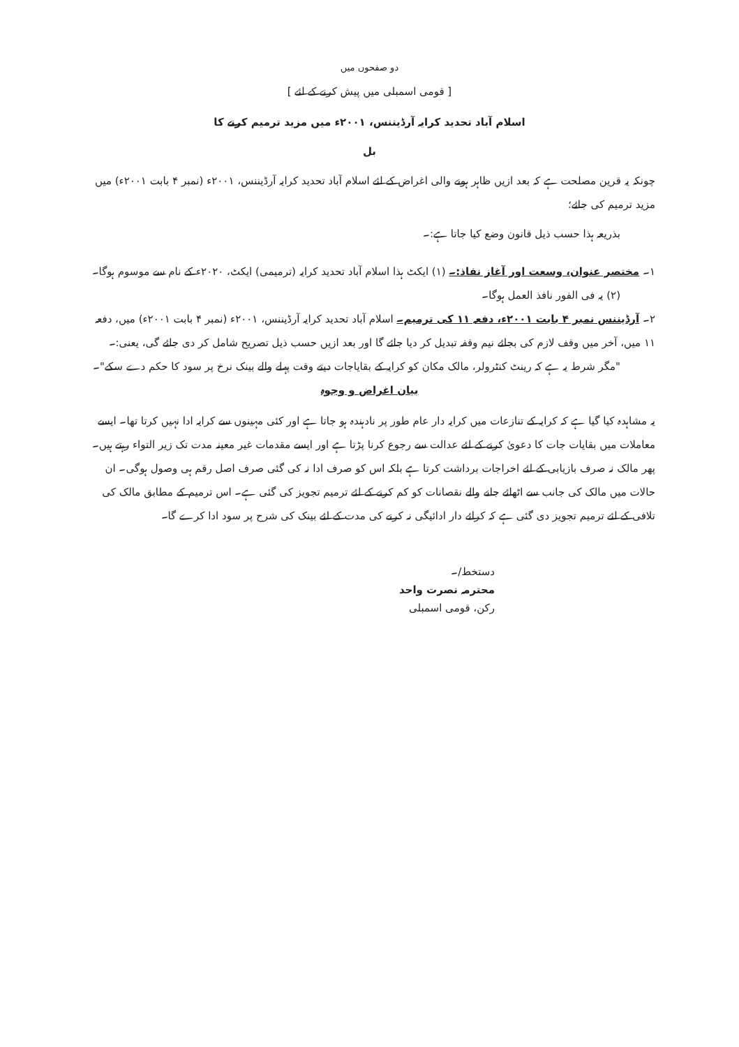دو صفحوں میں
[ قومی اسمبلی میں پیش کرنے کے لئے ]
اسلام آباد تحدید کرایہ آرڈیننس، ۲۰۰۱ء میں مزید ترمیم کرنے کا
بل
چونکہ یہ قرین مصلحت ہے کہ بعد ازیں ظاہر ہونے والی اغراض کے لئے اسلام آباد تحدید کرایہ آرڈیننس، ۲۰۰۱ء (نمبر ۴ بابت ۲۰۰۱ء) میں مزید ترمیم کی جائے؛
بذریعہ ہذا حسب ذیل قانون وضع کیا جاتا ہے:۔
۱۔ مختصر عنوان، وسعت اور آغاز نفاذ:۔ (۱) ایکٹ ہذا اسلام آباد تحدید کرایہ (ترمیمی) ایکٹ، ۲۰۲۰ء کے نام سے موسوم ہوگا۔
(۲) یہ فی الفور نافذ العمل ہوگا۔
۲۔ آرڈیننس نمبر ۴ بابت ۲۰۰۱ء، دفعہ ۱۱ کی ترمیم۔ اسلام آباد تحدید کرایہ آرڈیننس، ۲۰۰۱ء (نمبر ۴ بابت ۲۰۰۱ء) میں، دفعہ ۱۱ میں، آخر میں وقف لازم کی بجائے نیم وقفہ تبدیل کر دیا جائے گا اور بعد ازیں حسب ذیل تصریح شامل کر دی جائے گی، یعنی:۔
"مگر شرط یہ ہے کہ رینٹ کنٹرولر، مالک مکان کو کرایہ کے بقایاجات دیتے وقت پہلے والے بینک نرخ پر سود کا حکم دے سکے"۔
بیان اغراض و وجوہ
یہ مشاہدہ کیا گیا ہے کہ کرایہ کے تنازعات میں کرایہ دار عام طور پر نادہندہ ہو جاتا ہے اور کئی مہینوں سے کرایہ ادا نہیں کرتا تھا۔ ایسے معاملات میں بقایات جات کا دعویٰ کرنے کے لئے عدالت سے رجوع کرنا پڑتا ہے اور ایسے مقدمات غیر معینہ مدت تک زیر التواء رہتے ہیں۔ پھر مالک نہ صرف بازیابی کے لئے اخراجات برداشت کرتا ہے بلکہ اس کو صرف ادا نہ کی گئی صرف اصل رقم ہی وصول ہوگی۔ ان حالات میں مالک کی جانب سے اٹھائے جانے والے نقصانات کو کم کرنے کے لئے ترمیم تجویز کی گئی ہے۔ اس ترمیم کے مطابق مالک کی تلافی کے لئے ترمیم تجویز دی گئی ہے کہ کرائے دار ادائیگی نہ کرنے کی مدت کے لئے بینک کی شرح پر سود ادا کرے گا۔
دستخط/۔
محترمہ نصرت واحد
رکن، قومی اسمبلی